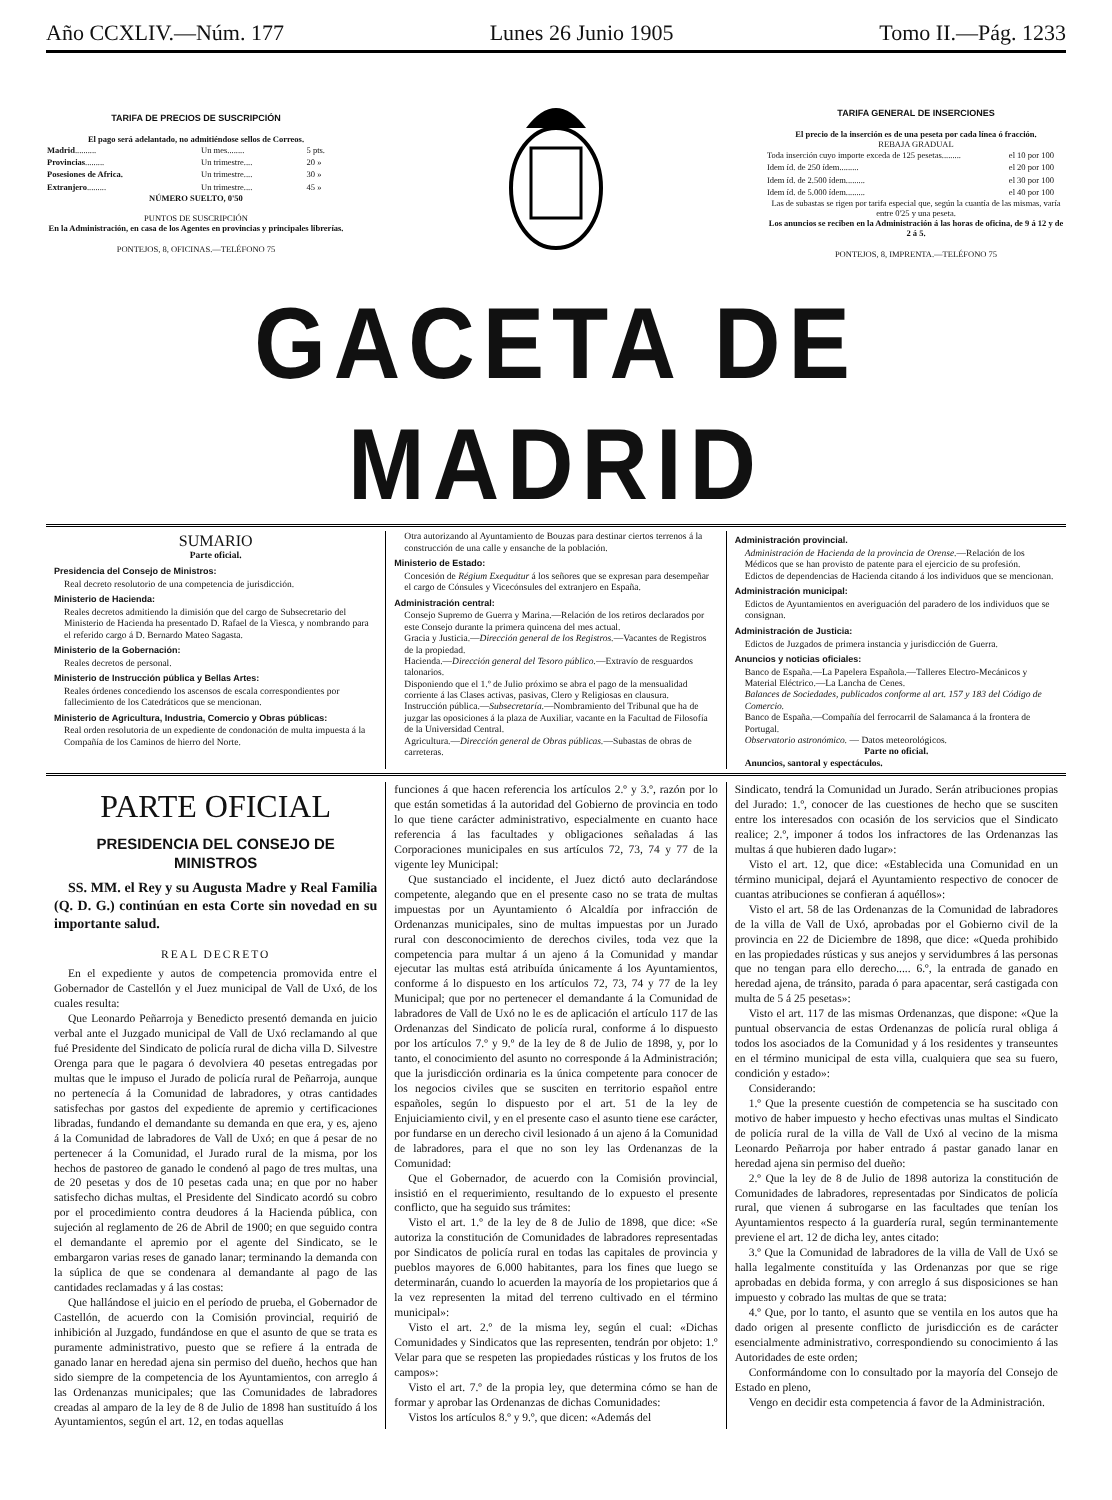Año CCXLIV.—Núm. 177 Lunes 26 Junio 1905 Tomo II.—Pág. 1233
TARIFA DE PRECIOS DE SUSCRIPCIÓN
El pago será adelantado, no admitiéndose sellos de Correos.
| Madrid .......... | Un mes........ | 5 pts. |
| Provincias ......... | Un trimestre.... | 20 » |
| Posesiones de Africa. | Un trimestre.... | 30 » |
| Extranjero ......... | Un trimestre.... | 45 » |
NÚMERO SUELTO, 0'50
PUNTOS DE SUSCRIPCIÓN
En la Administración, en casa de los Agentes en provincias y principales librerías.
PONTEJOS, 8, OFICINAS.—TELÉFONO 75
TARIFA GENERAL DE INSERCIONES
El precio de la inserción es de una peseta por cada línea ó fracción.
REBAJA GRADUAL
| Toda inserción cuyo importe exceda de 125 pesetas......... | el 10 por 100 |
| Idem íd. de 250 ídem......... | el 20 por 100 |
| Idem íd. de 2.500 ídem......... | el 30 por 100 |
| Idem íd. de 5.000 ídem......... | el 40 por 100 |
Las de subastas se rigen por tarifa especial que, según la cuantía de las mismas, varía entre 0'25 y una peseta.
Los anuncios se reciben en la Administración á las horas de oficina, de 9 á 12 y de 2 á 5.
PONTEJOS, 8, IMPRENTA.—TELÉFONO 75
GACETA DE MADRID
SUMARIO
Parte oficial.
Presidencia del Consejo de Ministros:
Real decreto resolutorio de una competencia de jurisdicción.
Ministerio de Hacienda:
Reales decretos admitiendo la dimisión que del cargo de Subsecretario del Ministerio de Hacienda ha presentado D. Rafael de la Viesca, y nombrando para el referido cargo á D. Bernardo Mateo Sagasta.
Ministerio de la Gobernación:
Reales decretos de personal.
Ministerio de Instrucción pública y Bellas Artes:
Reales órdenes concediendo los ascensos de escala correspondientes por fallecimiento de los Catedráticos que se mencionan.
Ministerio de Agricultura, Industria, Comercio y Obras públicas:
Real orden resolutoria de un expediente de condonación de multa impuesta á la Compañía de los Caminos de hierro del Norte.
Otra autorizando al Ayuntamiento de Bouzas para destinar ciertos terrenos á la construcción de una calle y ensanche de la población.
Ministerio de Estado:
Concesión de Régium Exequátur á los señores que se expresan para desempeñar el cargo de Cónsules y Vicecónsules del extranjero en España.
Administración central:
Consejo Supremo de Guerra y Marina.—Relación de los retiros declarados por este Consejo durante la primera quincena del mes actual.
Gracia y Justicia.—Dirección general de los Registros.—Vacantes de Registros de la propiedad.
Hacienda.—Dirección general del Tesoro público.—Extravío de resguardos talonarios.
Disponiendo que el 1.º de Julio próximo se abra el pago de la mensualidad corriente á las Clases activas, pasivas, Clero y Religiosas en clausura.
Instrucción pública.—Subsecretaría.—Nombramiento del Tribunal que ha de juzgar las oposiciones á la plaza de Auxiliar, vacante en la Facultad de Filosofía de la Universidad Central.
Agricultura.—Dirección general de Obras públicas.—Subastas de obras de carreteras.
Administración provincial.
Administración de Hacienda de la provincia de Orense.—Relación de los Médicos que se han provisto de patente para el ejercicio de su profesión.
Edictos de dependencias de Hacienda citando á los individuos que se mencionan.
Administración municipal:
Edictos de Ayuntamientos en averiguación del paradero de los individuos que se consignan.
Administración de Justicia:
Edictos de Juzgados de primera instancia y jurisdicción de Guerra.
Anuncios y noticias oficiales:
Banco de España.—La Papelera Española.—Talleres Electro-Mecánicos y Material Eléctrico.—La Lancha de Cenes.
Balances de Sociedades, publicados conforme al art. 157 y 183 del Código de Comercio.
Banco de España.—Compañía del ferrocarril de Salamanca á la frontera de Portugal.
Observatorio astronómico. — Datos meteorológicos.
Parte no oficial.
Anuncios, santoral y espectáculos.
PARTE OFICIAL
PRESIDENCIA DEL CONSEJO DE MINISTROS
SS. MM. el Rey y su Augusta Madre y Real Familia (Q. D. G.) continúan en esta Corte sin novedad en su importante salud.
REAL DECRETO
En el expediente y autos de competencia promovida entre el Gobernador de Castellón y el Juez municipal de Vall de Uxó, de los cuales resulta:
Que Leonardo Peñarroja y Benedicto presentó demanda en juicio verbal ante el Juzgado municipal de Vall de Uxó reclamando al que fué Presidente del Sindicato de policía rural de dicha villa D. Silvestre Orenga para que le pagara ó devolviera 40 pesetas entregadas por multas que le impuso el Jurado de policía rural de Peñarroja, aunque no pertenecía á la Comunidad de labradores, y otras cantidades satisfechas por gastos del expediente de apremio y certificaciones libradas, fundando el demandante su demanda en que era, y es, ajeno á la Comunidad de labradores de Vall de Uxó; en que á pesar de no pertenecer á la Comunidad, el Jurado rural de la misma, por los hechos de pastoreo de ganado le condenó al pago de tres multas, una de 20 pesetas y dos de 10 pesetas cada una; en que por no haber satisfecho dichas multas, el Presidente del Sindicato acordó su cobro por el procedimiento contra deudores á la Hacienda pública, con sujeción al reglamento de 26 de Abril de 1900; en que seguido contra el demandante el apremio por el agente del Sindicato, se le embargaron varias reses de ganado lanar; terminando la demanda con la súplica de que se condenara al demandante al pago de las cantidades reclamadas y á las costas:
Que hallándose el juicio en el período de prueba, el Gobernador de Castellón, de acuerdo con la Comisión provincial, requirió de inhibición al Juzgado, fundándose en que el asunto de que se trata es puramente administrativo, puesto que se refiere á la entrada de ganado lanar en heredad ajena sin permiso del dueño, hechos que han sido siempre de la competencia de los Ayuntamientos, con arreglo á las Ordenanzas municipales; que las Comunidades de labradores creadas al amparo de la ley de 8 de Julio de 1898 han sustituído á los Ayuntamientos, según el art. 12, en todas aquellas
funciones á que hacen referencia los artículos 2.º y 3.º, razón por lo que están sometidas á la autoridad del Gobierno de provincia en todo lo que tiene carácter administrativo, especialmente en cuanto hace referencia á las facultades y obligaciones señaladas á las Corporaciones municipales en sus artículos 72, 73, 74 y 77 de la vigente ley Municipal:
Que sustanciado el incidente, el Juez dictó auto declarándose competente, alegando que en el presente caso no se trata de multas impuestas por un Ayuntamiento ó Alcaldía por infracción de Ordenanzas municipales, sino de multas impuestas por un Jurado rural con desconocimiento de derechos civiles, toda vez que la competencia para multar á un ajeno á la Comunidad y mandar ejecutar las multas está atribuída únicamente á los Ayuntamientos, conforme á lo dispuesto en los artículos 72, 73, 74 y 77 de la ley Municipal; que por no pertenecer el demandante á la Comunidad de labradores de Vall de Uxó no le es de aplicación el artículo 117 de las Ordenanzas del Sindicato de policía rural, conforme á lo dispuesto por los artículos 7.º y 9.º de la ley de 8 de Julio de 1898, y, por lo tanto, el conocimiento del asunto no corresponde á la Administración; que la jurisdicción ordinaria es la única competente para conocer de los negocios civiles que se susciten en territorio español entre españoles, según lo dispuesto por el art. 51 de la ley de Enjuiciamiento civil, y en el presente caso el asunto tiene ese carácter, por fundarse en un derecho civil lesionado á un ajeno á la Comunidad de labradores, para el que no son ley las Ordenanzas de la Comunidad:
Que el Gobernador, de acuerdo con la Comisión provincial, insistió en el requerimiento, resultando de lo expuesto el presente conflicto, que ha seguido sus trámites:
Visto el art. 1.º de la ley de 8 de Julio de 1898, que dice: «Se autoriza la constitución de Comunidades de labradores representadas por Sindicatos de policía rural en todas las capitales de provincia y pueblos mayores de 6.000 habitantes, para los fines que luego se determinarán, cuando lo acuerden la mayoría de los propietarios que á la vez representen la mitad del terreno cultivado en el término municipal»:
Visto el art. 2.º de la misma ley, según el cual: «Dichas Comunidades y Sindicatos que las representen, tendrán por objeto: 1.º Velar para que se respeten las propiedades rústicas y los frutos de los campos»:
Visto el art. 7.º de la propia ley, que determina cómo se han de formar y aprobar las Ordenanzas de dichas Comunidades:
Vistos los artículos 8.º y 9.º, que dicen: «Además del
Sindicato, tendrá la Comunidad un Jurado. Serán atribuciones propias del Jurado: 1.º, conocer de las cuestiones de hecho que se susciten entre los interesados con ocasión de los servicios que el Sindicato realice; 2.º, imponer á todos los infractores de las Ordenanzas las multas á que hubieren dado lugar»:
Visto el art. 12, que dice: «Establecida una Comunidad en un término municipal, dejará el Ayuntamiento respectivo de conocer de cuantas atribuciones se confieran á aquéllos»:
Visto el art. 58 de las Ordenanzas de la Comunidad de labradores de la villa de Vall de Uxó, aprobadas por el Gobierno civil de la provincia en 22 de Diciembre de 1898, que dice: «Queda prohibido en las propiedades rústicas y sus anejos y servidumbres á las personas que no tengan para ello derecho..... 6.º, la entrada de ganado en heredad ajena, de tránsito, parada ó para apacentar, será castigada con multa de 5 á 25 pesetas»:
Visto el art. 117 de las mismas Ordenanzas, que dispone: «Que la puntual observancia de estas Ordenanzas de policía rural obliga á todos los asociados de la Comunidad y á los residentes y transeuntes en el término municipal de esta villa, cualquiera que sea su fuero, condición y estado»:
Considerando:
1.º Que la presente cuestión de competencia se ha suscitado con motivo de haber impuesto y hecho efectivas unas multas el Sindicato de policía rural de la villa de Vall de Uxó al vecino de la misma Leonardo Peñarroja por haber entrado á pastar ganado lanar en heredad ajena sin permiso del dueño:
2.º Que la ley de 8 de Julio de 1898 autoriza la constitución de Comunidades de labradores, representadas por Sindicatos de policía rural, que vienen á subrogarse en las facultades que tenían los Ayuntamientos respecto á la guardería rural, según terminantemente previene el art. 12 de dicha ley, antes citado:
3.º Que la Comunidad de labradores de la villa de Vall de Uxó se halla legalmente constituída y las Ordenanzas por que se rige aprobadas en debida forma, y con arreglo á sus disposiciones se han impuesto y cobrado las multas de que se trata:
4.º Que, por lo tanto, el asunto que se ventila en los autos que ha dado origen al presente conflicto de jurisdicción es de carácter esencialmente administrativo, correspondiendo su conocimiento á las Autoridades de este orden;
Conformándome con lo consultado por la mayoría del Consejo de Estado en pleno,
Vengo en decidir esta competencia á favor de la Administración.